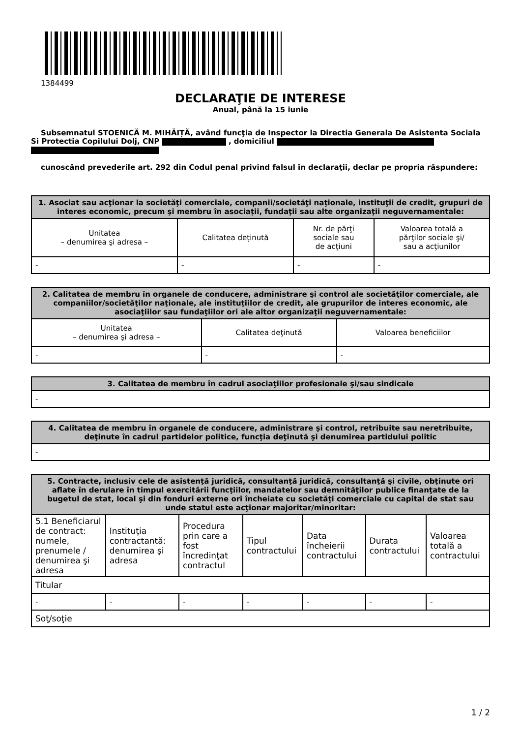1384499
DECLARAŢIE DE INTERESE
Anual, până la 15 iunie
Subsemnatul STOENICĂ M. MIHĂIȚĂ, având funcţia de Inspector la Directia Generala De Asistenta Sociala Si Protectia Copilului Dolj, CNP , domiciliul
cunoscând prevederile art. 292 din Codul penal privind falsul în declaraţii, declar pe propria răspundere:
| 1. Asociat sau acţionar la societăţi comerciale, companii/societăţi naţionale, instituţii de credit, grupuri de interes economic, precum şi membru în asociaţii, fundaţii sau alte organizaţii neguvernamentale: | | | |
| --- | --- | --- | --- |
| Unitatea – denumirea şi adresa – | Calitatea deţinută | Nr. de părţi sociale sau de acţiuni | Valoarea totală a părţilor sociale şi/ sau a acţiunilor |
| - | - | - | - |
| 2. Calitatea de membru în organele de conducere, administrare şi control ale societăţilor comerciale, ale companiilor/societăţilor naţionale, ale instituţiilor de credit, ale grupurilor de interes economic, ale asociaţiilor sau fundaţiilor ori ale altor organizaţii neguvernamentale: | | |
| --- | --- | --- |
| Unitatea – denumirea şi adresa – | Calitatea deţinută | Valoarea beneficiilor |
| - | - | - |
| 3. Calitatea de membru în cadrul asociaţiilor profesionale şi/sau sindicale |
| --- |
| - |
| 4. Calitatea de membru în organele de conducere, administrare şi control, retribuite sau neretribuite, deţinute în cadrul partidelor politice, funcţia deţinută şi denumirea partidului politic |
| --- |
| - |
| 5. Contracte, inclusiv cele de asistenţă juridică, consultanţă juridică, consultanţă şi civile, obţinute ori aflate în derulare în timpul exercitării funcţiilor, mandatelor sau demnităţilor publice finanţate de la bugetul de stat, local şi din fonduri externe ori încheiate cu societăţi comerciale cu capital de stat sau unde statul este acţionar majoritar/minoritar: | | | | | | |
| --- | --- | --- | --- | --- | --- | --- |
| 5.1 Beneficiarul de contract: numele, prenumele / denumirea şi adresa | Instituţia contractantă: denumirea şi adresa | Procedura prin care a fost încredinţat contractul | Tipul contractului | Data încheierii contractului | Durata contractului | Valoarea totală a contractului |
| Titular | | | | | | |
| - | - | - | - | - | - | - |
| Soţ/soţie | | | | | | |
1 / 2